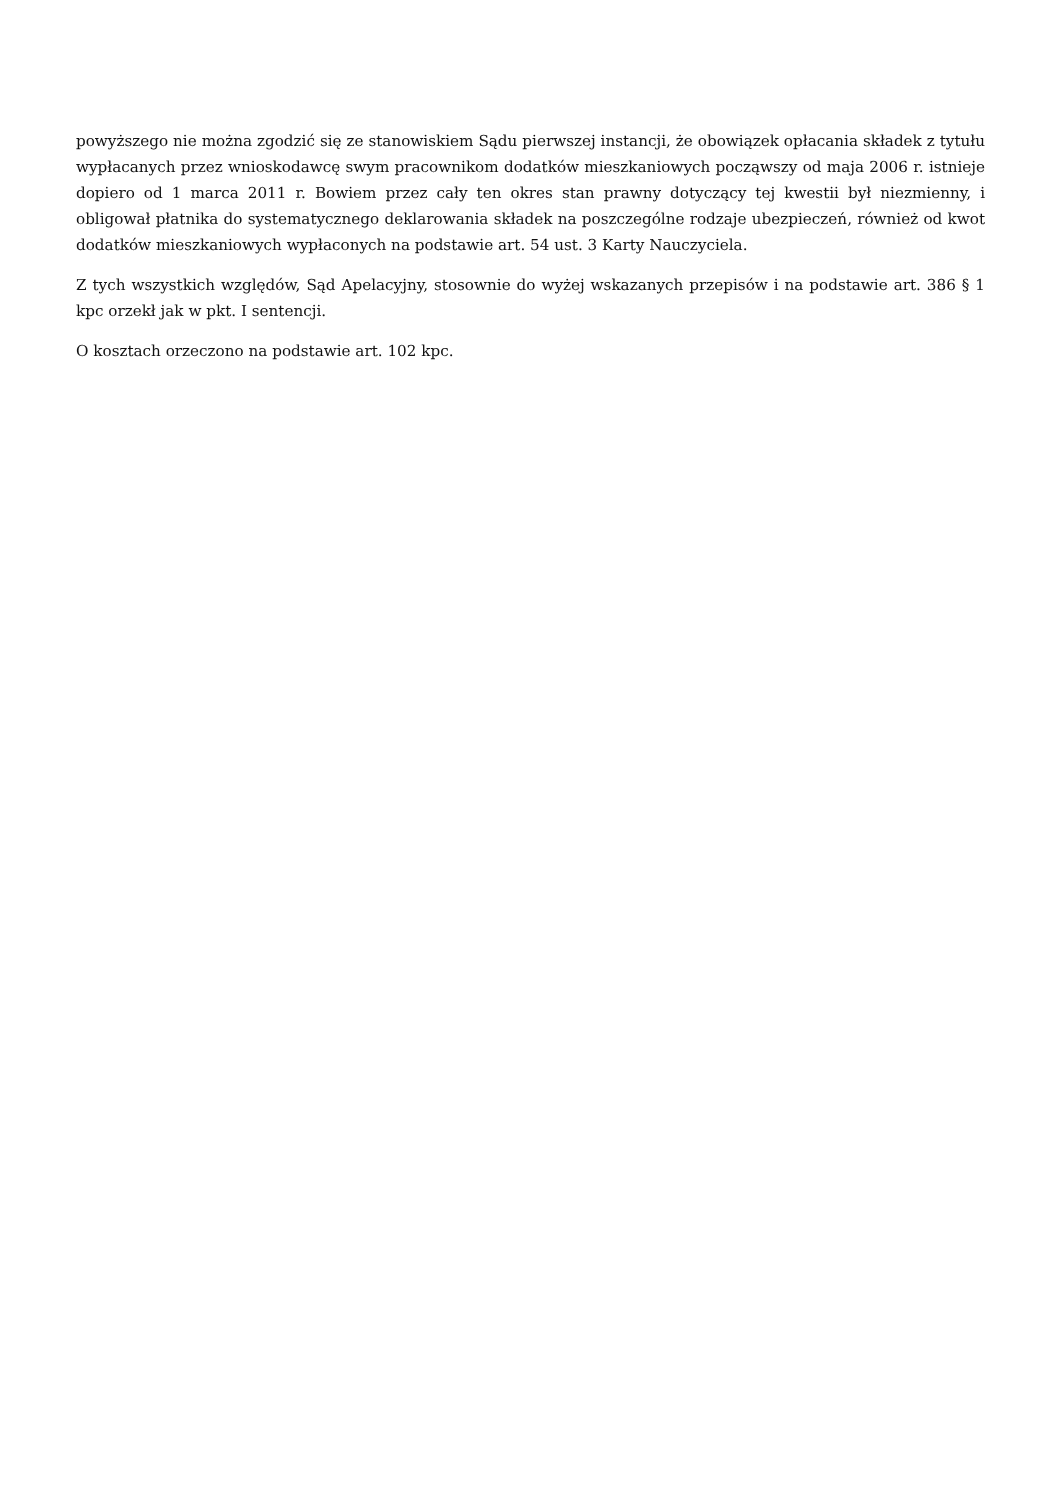powyższego nie można zgodzić się ze stanowiskiem Sądu pierwszej instancji, że obowiązek opłacania składek z tytułu wypłacanych przez wnioskodawcę swym pracownikom dodatków mieszkaniowych począwszy od maja 2006 r. istnieje dopiero od 1 marca 2011 r. Bowiem przez cały ten okres stan prawny dotyczący tej kwestii był niezmienny, i obligował płatnika do systematycznego deklarowania składek na poszczególne rodzaje ubezpieczeń, również od kwot dodatków mieszkaniowych wypłaconych na podstawie art. 54 ust. 3 Karty Nauczyciela.
Z tych wszystkich względów, Sąd Apelacyjny, stosownie do wyżej wskazanych przepisów i na podstawie art. 386 § 1 kpc orzekł jak w pkt. I sentencji.
O kosztach orzeczono na podstawie art. 102 kpc.